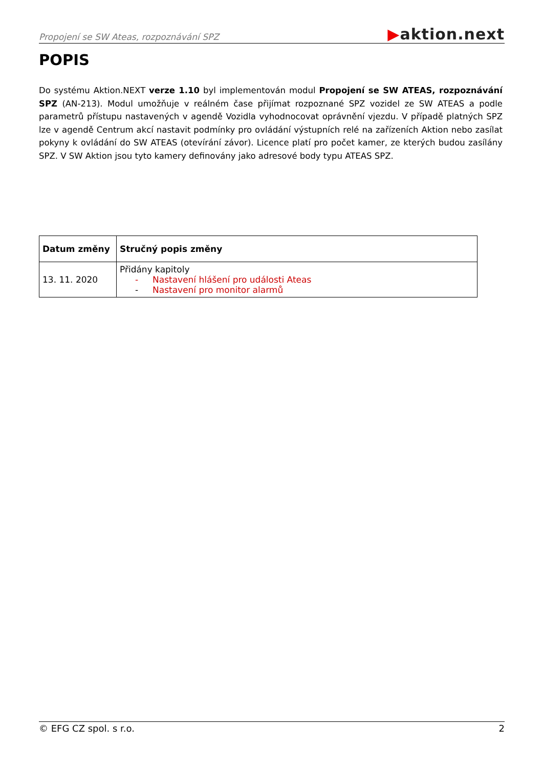Propojení se SW Ateas, rozpoznávání SPZ ▶aktion.next
POPIS
Do systému Aktion.NEXT verze 1.10 byl implementován modul Propojení se SW ATEAS, rozpoznávání SPZ (AN-213). Modul umožňuje v reálném čase přijímat rozpoznané SPZ vozidel ze SW ATEAS a podle parametrů přístupu nastavených v agendě Vozidla vyhodnocovat oprávnění vjezdu. V případě platných SPZ lze v agendě Centrum akcí nastavit podmínky pro ovládání výstupních relé na zařízeních Aktion nebo zasílat pokyny k ovládání do SW ATEAS (otevírání závor). Licence platí pro počet kamer, ze kterých budou zasílány SPZ. V SW Aktion jsou tyto kamery definovány jako adresové body typu ATEAS SPZ.
| Datum změny | Stručný popis změny |
| --- | --- |
| 13. 11. 2020 | Přidány kapitoly - Nastavení hlášení pro události Ateas - Nastavení pro monitor alarmů |
© EFG CZ spol. s r.o. 2